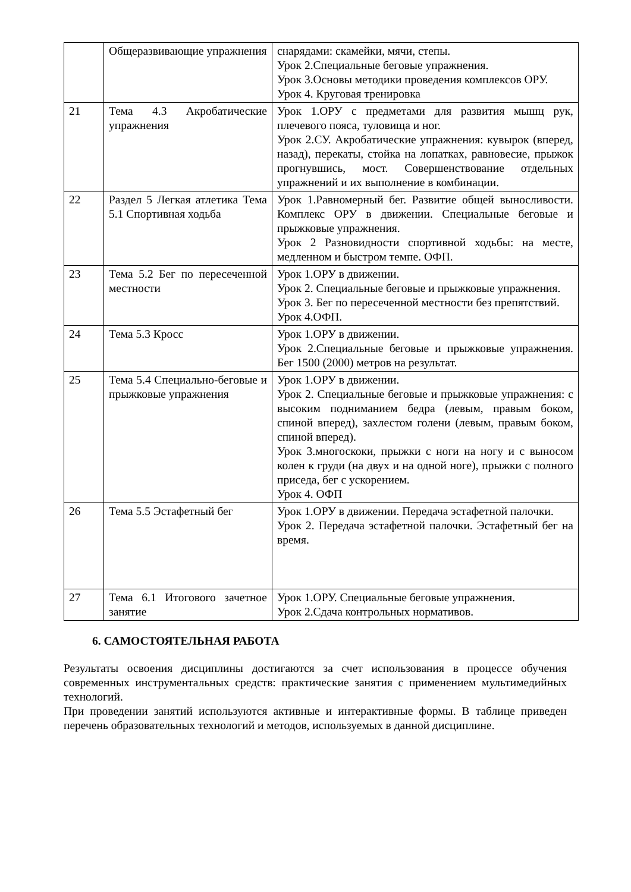| | Общеразвивающие упражнения | снарядами: скамейки, мячи, степы. Урок 2.Специальные беговые упражнения. Урок 3.Основы методики проведения комплексов ОРУ. Урок 4. Круговая тренировка |
| 21 | Тема 4.3 Акробатические упражнения | Урок 1.ОРУ с предметами для развития мышц рук, плечевого пояса, туловища и ног. Урок 2.СУ. Акробатические упражнения: кувырок (вперед, назад), перекаты, стойка на лопатках, равновесие, прыжок прогнувшись, мост. Совершенствование отдельных упражнений и их выполнение в комбинации. |
| 22 | Раздел 5 Легкая атлетика Тема 5.1 Спортивная ходьба | Урок 1.Равномерный бег. Развитие общей выносливости. Комплекс ОРУ в движении. Специальные беговые и прыжковые упражнения. Урок 2 Разновидности спортивной ходьбы: на месте, медленном и быстром темпе. ОФП. |
| 23 | Тема 5.2 Бег по пересеченной местности | Урок 1.ОРУ в движении. Урок 2. Специальные беговые и прыжковые упражнения. Урок 3. Бег по пересеченной местности без препятствий. Урок 4.ОФП. |
| 24 | Тема 5.3 Кросс | Урок 1.ОРУ в движении. Урок 2.Специальные беговые и прыжковые упражнения. Бег 1500 (2000) метров на результат. |
| 25 | Тема 5.4 Специально-беговые и прыжковые упражнения | Урок 1.ОРУ в движении. Урок 2. Специальные беговые и прыжковые упражнения: с высоким подниманием бедра (левым, правым боком, спиной вперед), захлестом голени (левым, правым боком, спиной вперед). Урок 3.многоскоки, прыжки с ноги на ногу и с выносом колен к груди (на двух и на одной ноге), прыжки с полного приседа, бег с ускорением. Урок 4. ОФП |
| 26 | Тема 5.5 Эстафетный бег | Урок 1.ОРУ в движении. Передача эстафетной палочки. Урок 2. Передача эстафетной палочки. Эстафетный бег на время. |
| 27 | Тема 6.1 Итогового зачетное занятие | Урок 1.ОРУ. Специальные беговые упражнения. Урок 2.Сдача контрольных нормативов. |
6. САМОСТОЯТЕЛЬНАЯ РАБОТА
Результаты освоения дисциплины достигаются за счет использования в процессе обучения современных инструментальных средств: практические занятия с применением мультимедийных технологий.
При проведении занятий используются активные и интерактивные формы. В таблице приведен перечень образовательных технологий и методов, используемых в данной дисциплине.